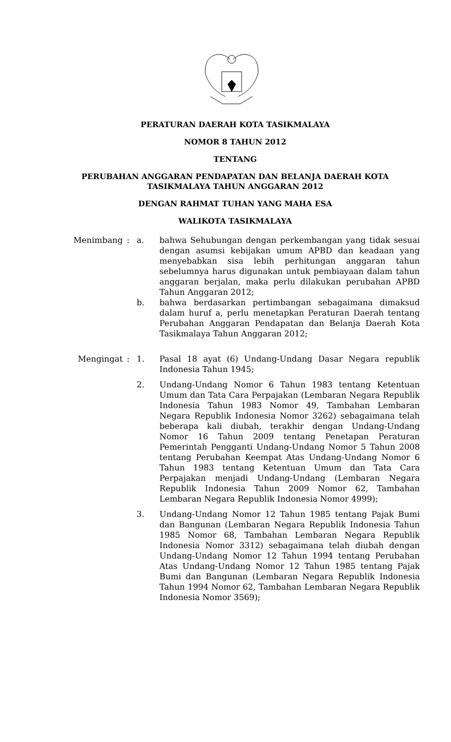PERATURAN DAERAH KOTA TASIKMALAYA
NOMOR 8 TAHUN 2012
TENTANG
PERUBAHAN ANGGARAN PENDAPATAN DAN BELANJA DAERAH KOTA TASIKMALAYA TAHUN ANGGARAN 2012
DENGAN RAHMAT TUHAN YANG MAHA ESA
WALIKOTA TASIKMALAYA
Menimbang : a. bahwa Sehubungan dengan perkembangan yang tidak sesuai dengan asumsi kebijakan umum APBD dan keadaan yang menyebabkan sisa lebih perhitungan anggaran tahun sebelumnya harus digunakan untuk pembiayaan dalam tahun anggaran berjalan, maka perlu dilakukan perubahan APBD Tahun Anggaran 2012;
b. bahwa berdasarkan pertimbangan sebagaimana dimaksud dalam huruf a, perlu menetapkan Peraturan Daerah tentang Perubahan Anggaran Pendapatan dan Belanja Daerah Kota Tasikmalaya Tahun Anggaran 2012;
Mengingat : 1. Pasal 18 ayat (6) Undang-Undang Dasar Negara republik Indonesia Tahun 1945;
2. Undang-Undang Nomor 6 Tahun 1983 tentang Ketentuan Umum dan Tata Cara Perpajakan (Lembaran Negara Republik Indonesia Tahun 1983 Nomor 49, Tambahan Lembaran Negara Republik Indonesia Nomor 3262) sebagaimana telah beberapa kali diubah, terakhir dengan Undang-Undang Nomor 16 Tahun 2009 tentang Penetapan Peraturan Pemerintah Pengganti Undang-Undang Nomor 5 Tahun 2008 tentang Perubahan Keempat Atas Undang-Undang Nomor 6 Tahun 1983 tentang Ketentuan Umum dan Tata Cara Perpajakan menjadi Undang-Undang (Lembaran Negara Republik Indonesia Tahun 2009 Nomor 62, Tambahan Lembaran Negara Republik Indonesia Nomor 4999);
3. Undang-Undang Nomor 12 Tahun 1985 tentang Pajak Bumi dan Bangunan (Lembaran Negara Republik Indonesia Tahun 1985 Nomor 68, Tambahan Lembaran Negara Republik Indonesia Nomor 3312) sebagaimana telah diubah dengan Undang-Undang Nomor 12 Tahun 1994 tentang Perubahan Atas Undang-Undang Nomor 12 Tahun 1985 tentang Pajak Bumi dan Bangunan (Lembaran Negara Republik Indonesia Tahun 1994 Nomor 62, Tambahan Lembaran Negara Republik Indonesia Nomor 3569);